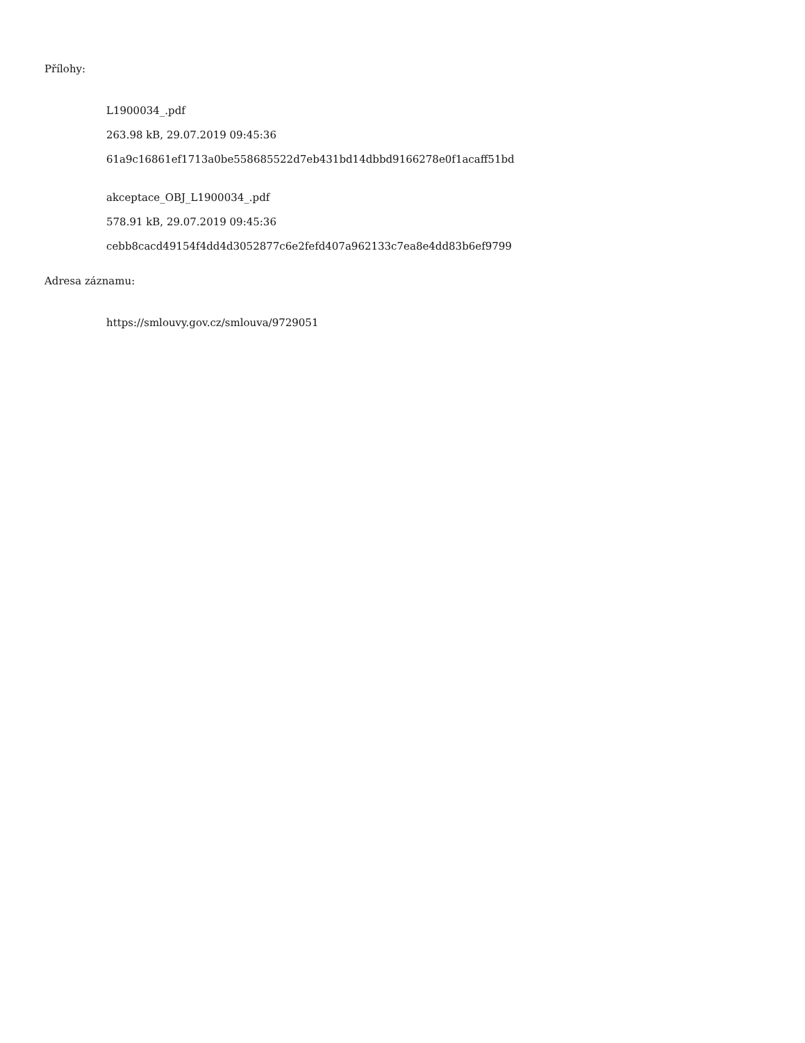Přílohy:
L1900034_.pdf
263.98 kB, 29.07.2019 09:45:36
61a9c16861ef1713a0be558685522d7eb431bd14dbbd9166278e0f1acaff51bd
akceptace_OBJ_L1900034_.pdf
578.91 kB, 29.07.2019 09:45:36
cebb8cacd49154f4dd4d3052877c6e2fefd407a962133c7ea8e4dd83b6ef9799
Adresa záznamu:
https://smlouvy.gov.cz/smlouva/9729051